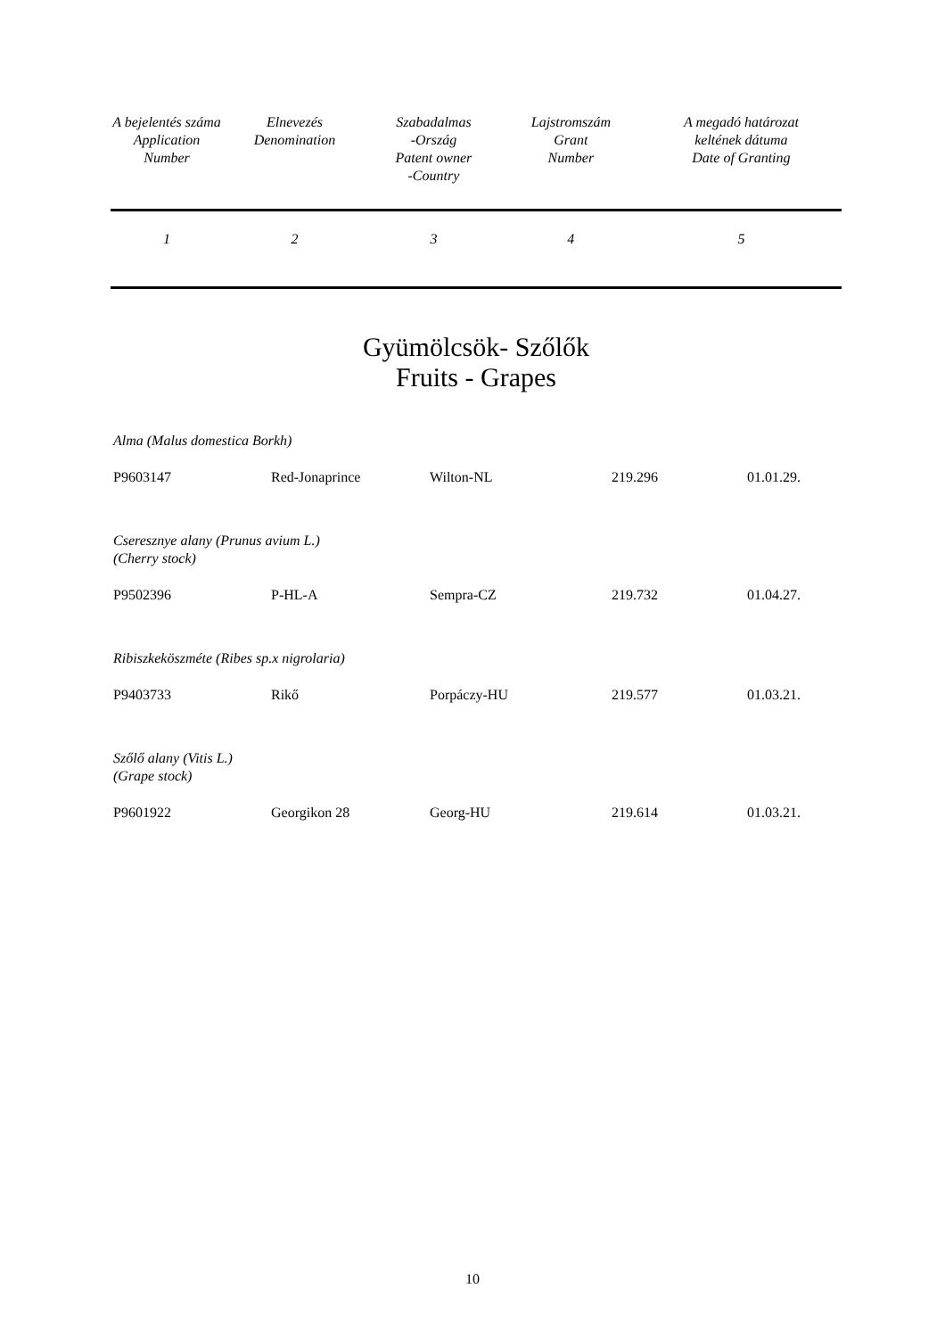| A bejelentés száma Application Number | Elnevezés Denomination | Szabadalmas -Ország Patent owner -Country | Lajstromszám Grant Number | A megadó határozat keltének dátuma Date of Granting |
| 1 | 2 | 3 | 4 | 5 |
Gyümölcsök- Szőlők
Fruits - Grapes
Alma (Malus domestica Borkh)
P9603147 Red-Jonaprince Wilton-NL 219.296 01.01.29.
Cseresznye alany (Prunus avium L.)
(Cherry stock)
P9502396 P-HL-A Sempra-CZ 219.732 01.04.27.
Ribiszkeköszméte (Ribes sp.x nigrolaria)
P9403733 Rikő Porpáczy-HU 219.577 01.03.21.
Szőlő alany (Vitis L.)
(Grape stock)
P9601922 Georgikon 28 Georg-HU 219.614 01.03.21.
10